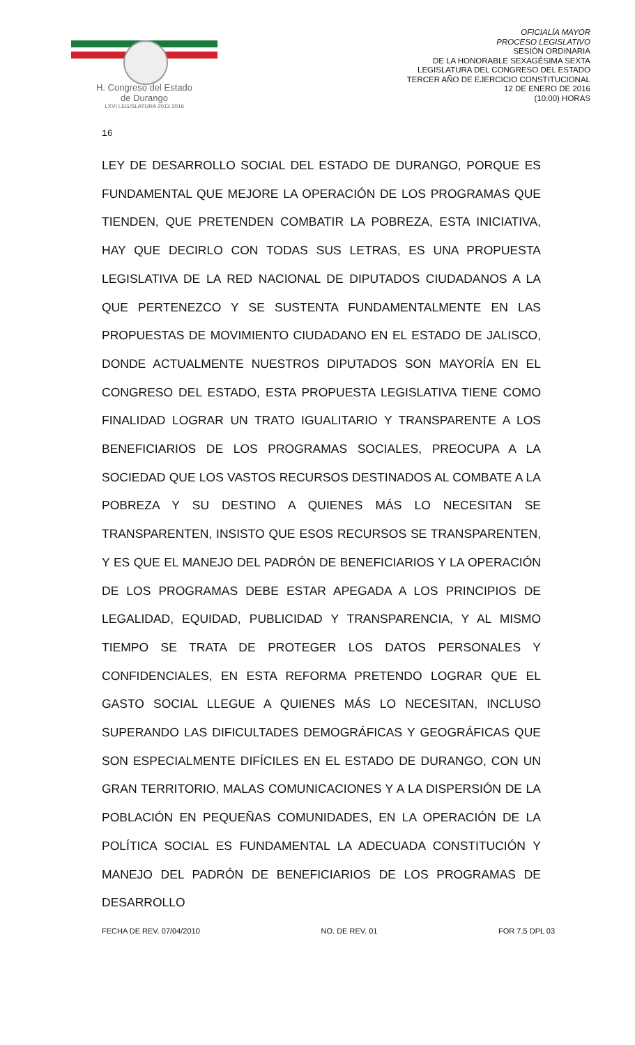H. Congreso del Estado
de Durango
LXVI LEGISLATURA 2013 2016
OFICIALÍA MAYOR
PROCESO LEGISLATIVO
SESIÓN ORDINARIA
DE LA HONORABLE SEXAGÉSIMA SEXTA
LEGISLATURA DEL CONGRESO DEL ESTADO
TERCER AÑO DE EJERCICIO CONSTITUCIONAL
12 DE ENERO DE 2016
(10:00) HORAS
16
LEY DE DESARROLLO SOCIAL DEL ESTADO DE DURANGO, PORQUE ES FUNDAMENTAL QUE MEJORE LA OPERACIÓN DE LOS PROGRAMAS QUE TIENDEN, QUE PRETENDEN COMBATIR LA POBREZA, ESTA INICIATIVA, HAY QUE DECIRLO CON TODAS SUS LETRAS, ES UNA PROPUESTA LEGISLATIVA DE LA RED NACIONAL DE DIPUTADOS CIUDADANOS A LA QUE PERTENEZCO Y SE SUSTENTA FUNDAMENTALMENTE EN LAS PROPUESTAS DE MOVIMIENTO CIUDADANO EN EL ESTADO DE JALISCO, DONDE ACTUALMENTE NUESTROS DIPUTADOS SON MAYORÍA EN EL CONGRESO DEL ESTADO, ESTA PROPUESTA LEGISLATIVA TIENE COMO FINALIDAD LOGRAR UN TRATO IGUALITARIO Y TRANSPARENTE A LOS BENEFICIARIOS DE LOS PROGRAMAS SOCIALES, PREOCUPA A LA SOCIEDAD QUE LOS VASTOS RECURSOS DESTINADOS AL COMBATE A LA POBREZA Y SU DESTINO A QUIENES MÁS LO NECESITAN SE TRANSPARENTEN, INSISTO QUE ESOS RECURSOS SE TRANSPARENTEN, Y ES QUE EL MANEJO DEL PADRÓN DE BENEFICIARIOS Y LA OPERACIÓN DE LOS PROGRAMAS DEBE ESTAR APEGADA A LOS PRINCIPIOS DE LEGALIDAD, EQUIDAD, PUBLICIDAD Y TRANSPARENCIA, Y AL MISMO TIEMPO SE TRATA DE PROTEGER LOS DATOS PERSONALES Y CONFIDENCIALES, EN ESTA REFORMA PRETENDO LOGRAR QUE EL GASTO SOCIAL LLEGUE A QUIENES MÁS LO NECESITAN, INCLUSO SUPERANDO LAS DIFICULTADES DEMOGRÁFICAS Y GEOGRÁFICAS QUE SON ESPECIALMENTE DIFÍCILES EN EL ESTADO DE DURANGO, CON UN GRAN TERRITORIO, MALAS COMUNICACIONES Y A LA DISPERSIÓN DE LA POBLACIÓN EN PEQUEÑAS COMUNIDADES, EN LA OPERACIÓN DE LA POLÍTICA SOCIAL ES FUNDAMENTAL LA ADECUADA CONSTITUCIÓN Y MANEJO DEL PADRÓN DE BENEFICIARIOS DE LOS PROGRAMAS DE DESARROLLO
FECHA DE REV. 07/04/2010 NO. DE REV. 01 FOR 7.5 DPL 03